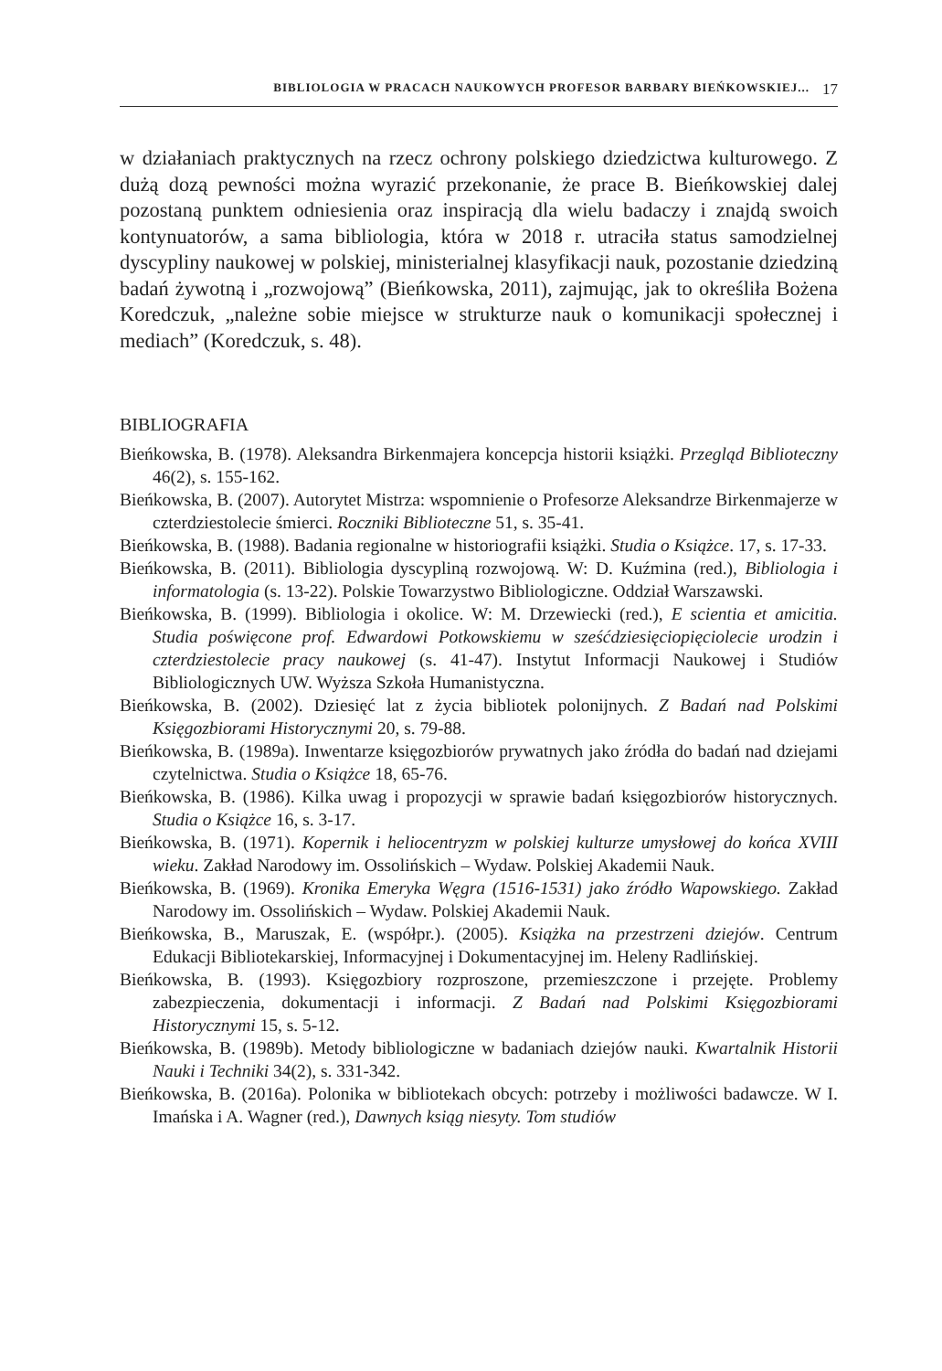BIBLIOLOGIA W PRACACH NAUKOWYCH PROFESOR BARBARY BIEŃKOWSKIEJ... 17
w działaniach praktycznych na rzecz ochrony polskiego dziedzictwa kulturowego. Z dużą dozą pewności można wyrazić przekonanie, że prace B. Bieńkowskiej dalej pozostaną punktem odniesienia oraz inspiracją dla wielu badaczy i znajdą swoich kontynuatorów, a sama bibliologia, która w 2018 r. utraciła status samodzielnej dyscypliny naukowej w polskiej, ministerialnej klasyfikacji nauk, pozostanie dziedziną badań żywotną i „rozwojową” (Bieńkowska, 2011), zajmując, jak to określiła Bożena Koredczuk, „należne sobie miejsce w strukturze nauk o komunikacji społecznej i mediach” (Koredczuk, s. 48).
BIBLIOGRAFIA
Bieńkowska, B. (1978). Aleksandra Birkenmajera koncepcja historii książki. Przegląd Biblioteczny 46(2), s. 155-162.
Bieńkowska, B. (2007). Autorytet Mistrza: wspomnienie o Profesorze Aleksandrze Birkenmajerze w czterdziestolecie śmierci. Roczniki Biblioteczne 51, s. 35-41.
Bieńkowska, B. (1988). Badania regionalne w historiografii książki. Studia o Książce. 17, s. 17-33.
Bieńkowska, B. (2011). Bibliologia dyscypliną rozwojową. W: D. Kuźmina (red.), Bibliologia i informatologia (s. 13-22). Polskie Towarzystwo Bibliologiczne. Oddział Warszawski.
Bieńkowska, B. (1999). Bibliologia i okolice. W: M. Drzewiecki (red.), E scientia et amicitia. Studia poświęcone prof. Edwardowi Potkowskiemu w sześćdziesięciopięciolecie urodzin i czterdziestolecie pracy naukowej (s. 41-47). Instytut Informacji Naukowej i Studiów Bibliologicznych UW. Wyższa Szkoła Humanistyczna.
Bieńkowska, B. (2002). Dziesięć lat z życia bibliotek polonijnych. Z Badań nad Polskimi Księgozbiorami Historycznymi 20, s. 79-88.
Bieńkowska, B. (1989a). Inwentarze księgozbiorów prywatnych jako źródła do badań nad dziejami czytelnictwa. Studia o Książce 18, 65-76.
Bieńkowska, B. (1986). Kilka uwag i propozycji w sprawie badań księgozbiorów historycznych. Studia o Książce 16, s. 3-17.
Bieńkowska, B. (1971). Kopernik i heliocentryzm w polskiej kulturze umysłowej do końca XVIII wieku. Zakład Narodowy im. Ossolińskich – Wydaw. Polskiej Akademii Nauk.
Bieńkowska, B. (1969). Kronika Emeryka Węgra (1516-1531) jako źródło Wapowskiego. Zakład Narodowy im. Ossolińskich – Wydaw. Polskiej Akademii Nauk.
Bieńkowska, B., Maruszak, E. (współpr.). (2005). Książka na przestrzeni dziejów. Centrum Edukacji Bibliotekarskiej, Informacyjnej i Dokumentacyjnej im. Heleny Radlińskiej.
Bieńkowska, B. (1993). Księgozbiory rozproszone, przemieszczone i przejęte. Problemy zabezpieczenia, dokumentacji i informacji. Z Badań nad Polskimi Księgozbiorami Historycznymi 15, s. 5-12.
Bieńkowska, B. (1989b). Metody bibliologiczne w badaniach dziejów nauki. Kwartalnik Historii Nauki i Techniki 34(2), s. 331-342.
Bieńkowska, B. (2016a). Polonika w bibliotekach obcych: potrzeby i możliwości badawcze. W I. Imańska i A. Wagner (red.), Dawnych ksiąg niesyty. Tom studiów